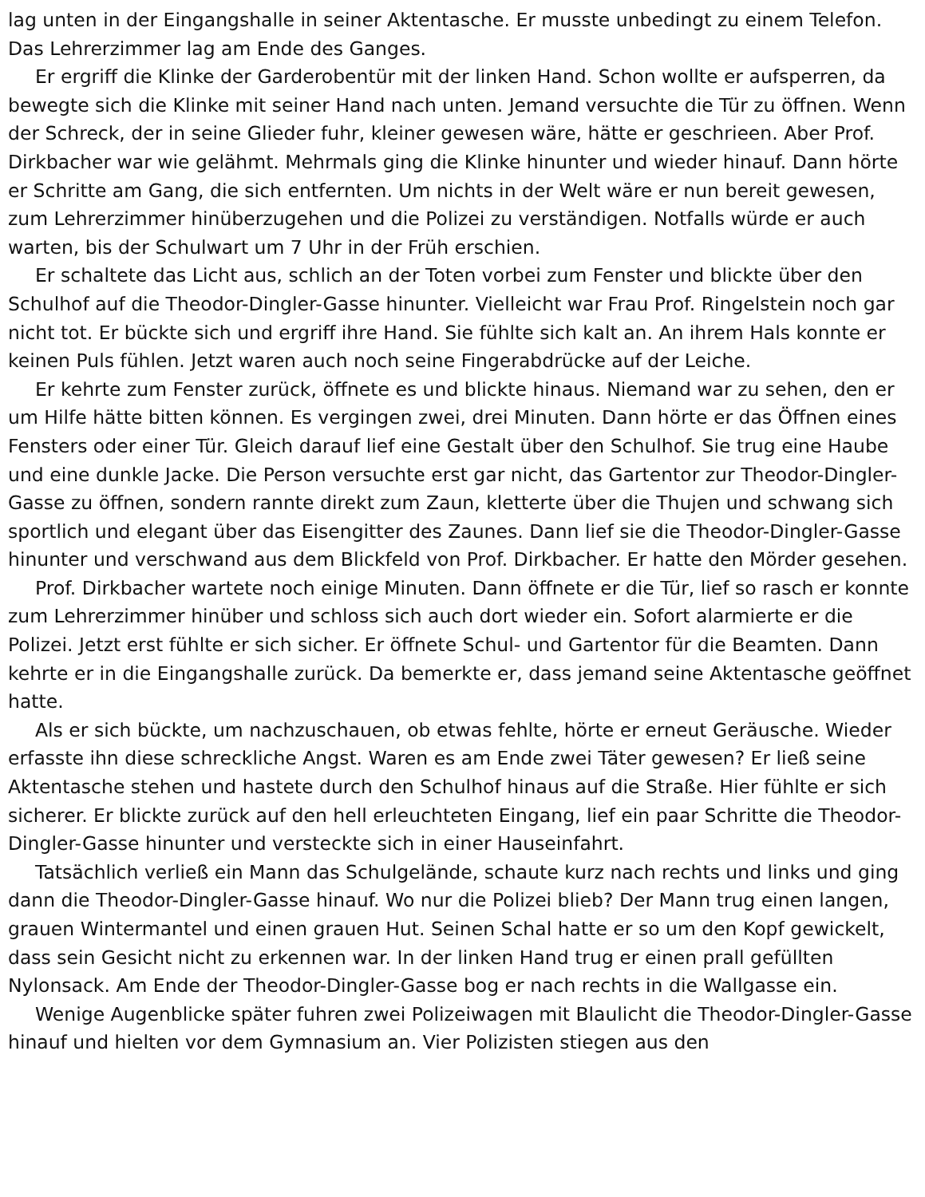lag unten in der Eingangshalle in seiner Aktentasche. Er musste unbedingt zu einem Telefon. Das Lehrerzimmer lag am Ende des Ganges.
Er ergriff die Klinke der Garderobentür mit der linken Hand. Schon wollte er aufsperren, da bewegte sich die Klinke mit seiner Hand nach unten. Jemand versuchte die Tür zu öffnen. Wenn der Schreck, der in seine Glieder fuhr, kleiner gewesen wäre, hätte er geschrieen. Aber Prof. Dirkbacher war wie gelähmt. Mehrmals ging die Klinke hinunter und wieder hinauf. Dann hörte er Schritte am Gang, die sich entfernten. Um nichts in der Welt wäre er nun bereit gewesen, zum Lehrerzimmer hinüberzugehen und die Polizei zu verständigen. Notfalls würde er auch warten, bis der Schulwart um 7 Uhr in der Früh erschien.
Er schaltete das Licht aus, schlich an der Toten vorbei zum Fenster und blickte über den Schulhof auf die Theodor-Dingler-Gasse hinunter. Vielleicht war Frau Prof. Ringelstein noch gar nicht tot. Er bückte sich und ergriff ihre Hand. Sie fühlte sich kalt an. An ihrem Hals konnte er keinen Puls fühlen. Jetzt waren auch noch seine Fingerabdrücke auf der Leiche.
Er kehrte zum Fenster zurück, öffnete es und blickte hinaus. Niemand war zu sehen, den er um Hilfe hätte bitten können. Es vergingen zwei, drei Minuten. Dann hörte er das Öffnen eines Fensters oder einer Tür. Gleich darauf lief eine Gestalt über den Schulhof. Sie trug eine Haube und eine dunkle Jacke. Die Person versuchte erst gar nicht, das Gartentor zur Theodor-Dingler-Gasse zu öffnen, sondern rannte direkt zum Zaun, kletterte über die Thujen und schwang sich sportlich und elegant über das Eisengitter des Zaunes. Dann lief sie die Theodor-Dingler-Gasse hinunter und verschwand aus dem Blickfeld von Prof. Dirkbacher. Er hatte den Mörder gesehen.
Prof. Dirkbacher wartete noch einige Minuten. Dann öffnete er die Tür, lief so rasch er konnte zum Lehrerzimmer hinüber und schloss sich auch dort wieder ein. Sofort alarmierte er die Polizei. Jetzt erst fühlte er sich sicher. Er öffnete Schul- und Gartentor für die Beamten. Dann kehrte er in die Eingangshalle zurück. Da bemerkte er, dass jemand seine Aktentasche geöffnet hatte.
Als er sich bückte, um nachzuschauen, ob etwas fehlte, hörte er erneut Geräusche. Wieder erfasste ihn diese schreckliche Angst. Waren es am Ende zwei Täter gewesen? Er ließ seine Aktentasche stehen und hastete durch den Schulhof hinaus auf die Straße. Hier fühlte er sich sicherer. Er blickte zurück auf den hell erleuchteten Eingang, lief ein paar Schritte die Theodor-Dingler-Gasse hinunter und versteckte sich in einer Hauseinfahrt.
Tatsächlich verließ ein Mann das Schulgelände, schaute kurz nach rechts und links und ging dann die Theodor-Dingler-Gasse hinauf. Wo nur die Polizei blieb? Der Mann trug einen langen, grauen Wintermantel und einen grauen Hut. Seinen Schal hatte er so um den Kopf gewickelt, dass sein Gesicht nicht zu erkennen war. In der linken Hand trug er einen prall gefüllten Nylonsack. Am Ende der Theodor-Dingler-Gasse bog er nach rechts in die Wallgasse ein.
Wenige Augenblicke später fuhren zwei Polizeiwagen mit Blaulicht die Theodor-Dingler-Gasse hinauf und hielten vor dem Gymnasium an. Vier Polizisten stiegen aus den